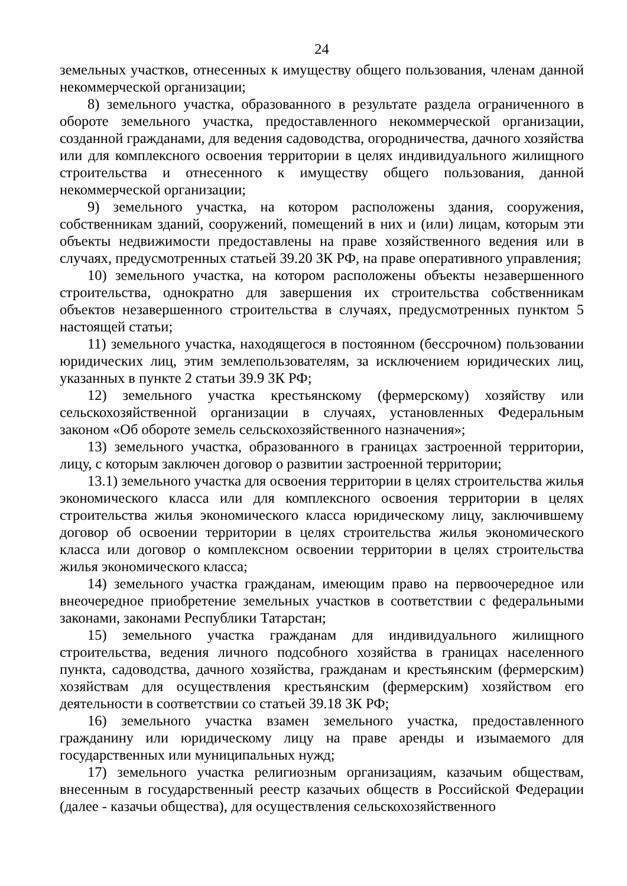24
земельных участков, отнесенных к имуществу общего пользования, членам данной некоммерческой организации;
8) земельного участка, образованного в результате раздела ограниченного в обороте земельного участка, предоставленного некоммерческой организации, созданной гражданами, для ведения садоводства, огородничества, дачного хозяйства или для комплексного освоения территории в целях индивидуального жилищного строительства и отнесенного к имуществу общего пользования, данной некоммерческой организации;
9) земельного участка, на котором расположены здания, сооружения, собственникам зданий, сооружений, помещений в них и (или) лицам, которым эти объекты недвижимости предоставлены на праве хозяйственного ведения или в случаях, предусмотренных статьей 39.20 ЗК РФ, на праве оперативного управления;
10) земельного участка, на котором расположены объекты незавершенного строительства, однократно для завершения их строительства собственникам объектов незавершенного строительства в случаях, предусмотренных пунктом 5 настоящей статьи;
11) земельного участка, находящегося в постоянном (бессрочном) пользовании юридических лиц, этим землепользователям, за исключением юридических лиц, указанных в пункте 2 статьи 39.9 ЗК РФ;
12) земельного участка крестьянскому (фермерскому) хозяйству или сельскохозяйственной организации в случаях, установленных Федеральным законом «Об обороте земель сельскохозяйственного назначения»;
13) земельного участка, образованного в границах застроенной территории, лицу, с которым заключен договор о развитии застроенной территории;
13.1) земельного участка для освоения территории в целях строительства жилья экономического класса или для комплексного освоения территории в целях строительства жилья экономического класса юридическому лицу, заключившему договор об освоении территории в целях строительства жилья экономического класса или договор о комплексном освоении территории в целях строительства жилья экономического класса;
14) земельного участка гражданам, имеющим право на первоочередное или внеочередное приобретение земельных участков в соответствии с федеральными законами, законами Республики Татарстан;
15) земельного участка гражданам для индивидуального жилищного строительства, ведения личного подсобного хозяйства в границах населенного пункта, садоводства, дачного хозяйства, гражданам и крестьянским (фермерским) хозяйствам для осуществления крестьянским (фермерским) хозяйством его деятельности в соответствии со статьей 39.18 ЗК РФ;
16) земельного участка взамен земельного участка, предоставленного гражданину или юридическому лицу на праве аренды и изымаемого для государственных или муниципальных нужд;
17) земельного участка религиозным организациям, казачьим обществам, внесенным в государственный реестр казачьих обществ в Российской Федерации (далее - казачьи общества), для осуществления сельскохозяйственного